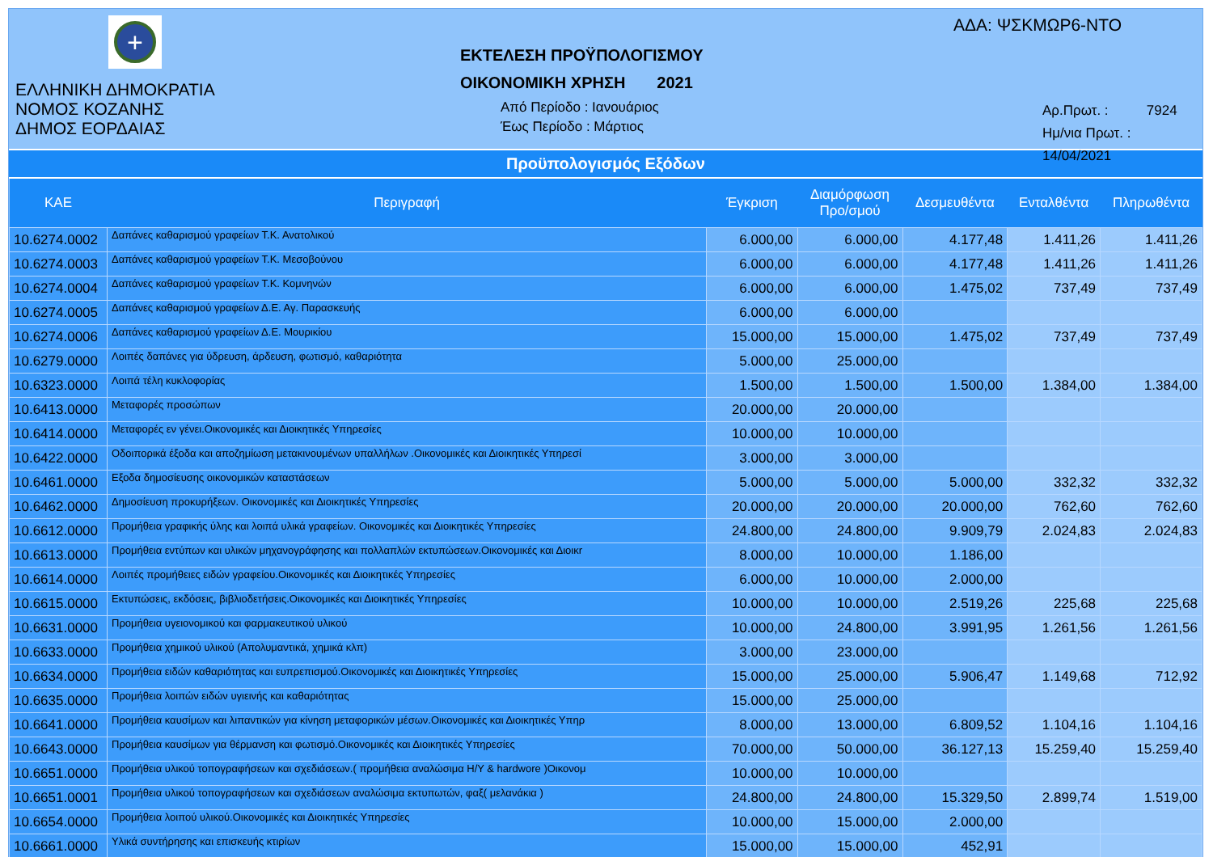+
ΕΛΛΗΝΙΚΗ ΔΗΜΟΚΡΑΤΙΑ
ΝΟΜΟΣ ΚΟΖΑΝΗΣ
ΔΗΜΟΣ ΕΟΡΔΑΙΑΣ
ΕΚΤΕΛΕΣΗ ΠΡΟΫΠΟΛΟΓΙΣΜΟΥ
ΟΙΚΟΝΟΜΙΚΗ ΧΡΗΣΗ 2021
Από Περίοδο : Ιανουάριος
Έως Περίοδο : Μάρτιος
ΑΔΑ: ΨΣΚΜΩΡ6-ΝΤΟ
Αρ.Πρωτ. : 7924
Ημ/νια Πρωτ. : 14/04/2021
Προϋπολογισμός Εξόδων
| ΚΑΕ | Περιγραφή | Έγκριση | Διαμόρφωση Προ/σμού | Δεσμευθέντα | Ενταλθέντα | Πληρωθέντα |
| --- | --- | --- | --- | --- | --- | --- |
| 10.6274.0002 | Δαπάνες καθαρισμού γραφείων Τ.Κ. Ανατολικού | 6.000,00 | 6.000,00 | 4.177,48 | 1.411,26 | 1.411,26 |
| 10.6274.0003 | Δαπάνες καθαρισμού γραφείων Τ.Κ. Μεσοβούνου | 6.000,00 | 6.000,00 | 4.177,48 | 1.411,26 | 1.411,26 |
| 10.6274.0004 | Δαπάνες καθαρισμού γραφείων Τ.Κ. Κομνηνών | 6.000,00 | 6.000,00 | 1.475,02 | 737,49 | 737,49 |
| 10.6274.0005 | Δαπάνες καθαρισμού γραφείων Δ.Ε. Αγ. Παρασκευής | 6.000,00 | 6.000,00 | | | |
| 10.6274.0006 | Δαπάνες καθαρισμού γραφείων Δ.Ε. Μουρικίου | 15.000,00 | 15.000,00 | 1.475,02 | 737,49 | 737,49 |
| 10.6279.0000 | Λοιπές δαπάνες για ύδρευση, άρδευση, φωτισμό, καθαριότητα | 5.000,00 | 25.000,00 | | | |
| 10.6323.0000 | Λοιπά τέλη κυκλοφορίας | 1.500,00 | 1.500,00 | 1.500,00 | 1.384,00 | 1.384,00 |
| 10.6413.0000 | Μεταφορές προσώπων | 20.000,00 | 20.000,00 | | | |
| 10.6414.0000 | Μεταφορές εν γένει.Οικονομικές και Διοικητικές Υπηρεσίες | 10.000,00 | 10.000,00 | | | |
| 10.6422.0000 | Οδοιπορικά έξοδα και αποζημίωση μετακινουμένων υπαλλήλων .Οικονομικές και Διοικητικές Υπηρεσί | 3.000,00 | 3.000,00 | | | |
| 10.6461.0000 | Εξοδα δημοσίευσης οικονομικών καταστάσεων | 5.000,00 | 5.000,00 | 5.000,00 | 332,32 | 332,32 |
| 10.6462.0000 | Δημοσίευση προκυρήξεων. Οικονομικές και Διοικητικές Υπηρεσίες | 20.000,00 | 20.000,00 | 20.000,00 | 762,60 | 762,60 |
| 10.6612.0000 | Προμήθεια γραφικής ύλης και λοιπά υλικά γραφείων. Οικονομικές και Διοικητικές Υπηρεσίες | 24.800,00 | 24.800,00 | 9.909,79 | 2.024,83 | 2.024,83 |
| 10.6613.0000 | Προμήθεια εντύπων και υλικών μηχανογράφησης και πολλαπλών εκτυπώσεων.Οικονομικές και Διοικr | 8.000,00 | 10.000,00 | 1.186,00 | | |
| 10.6614.0000 | Λοιπές προμήθειες ειδών γραφείου.Οικονομικές και Διοικητικές Υπηρεσίες | 6.000,00 | 10.000,00 | 2.000,00 | | |
| 10.6615.0000 | Εκτυπώσεις, εκδόσεις, βιβλιοδετήσεις.Οικονομικές και Διοικητικές Υπηρεσίες | 10.000,00 | 10.000,00 | 2.519,26 | 225,68 | 225,68 |
| 10.6631.0000 | Προμήθεια υγειονομικού και φαρμακευτικού υλικού | 10.000,00 | 24.800,00 | 3.991,95 | 1.261,56 | 1.261,56 |
| 10.6633.0000 | Προμήθεια χημικού υλικού (Απολυμαντικά, χημικά κλπ) | 3.000,00 | 23.000,00 | | | |
| 10.6634.0000 | Προμήθεια ειδών καθαριότητας και ευπρεπισμού.Οικονομικές και Διοικητικές Υπηρεσίες | 15.000,00 | 25.000,00 | 5.906,47 | 1.149,68 | 712,92 |
| 10.6635.0000 | Προμήθεια λοιπών ειδών υγιεινής και καθαριότητας | 15.000,00 | 25.000,00 | | | |
| 10.6641.0000 | Προμήθεια καυσίμων και λιπαντικών για κίνηση μεταφορικών μέσων.Οικονομικές και Διοικητικές Υπηρ | 8.000,00 | 13.000,00 | 6.809,52 | 1.104,16 | 1.104,16 |
| 10.6643.0000 | Προμήθεια καυσίμων για θέρμανση και φωτισμό.Οικονομικές και Διοικητικές Υπηρεσίες | 70.000,00 | 50.000,00 | 36.127,13 | 15.259,40 | 15.259,40 |
| 10.6651.0000 | Προμήθεια υλικού τοπογραφήσεων και σχεδιάσεων.( προμήθεια αναλώσιμα Η/Υ & hardwore )Οικονομ | 10.000,00 | 10.000,00 | | | |
| 10.6651.0001 | Προμήθεια υλικού τοπογραφήσεων και σχεδιάσεων αναλώσιμα εκτυπωτών, φαξ( μελανάκια ) | 24.800,00 | 24.800,00 | 15.329,50 | 2.899,74 | 1.519,00 |
| 10.6654.0000 | Προμήθεια λοιπού υλικού.Οικονομικές και Διοικητικές Υπηρεσίες | 10.000,00 | 15.000,00 | 2.000,00 | | |
| 10.6661.0000 | Υλικά συντήρησης και επισκευής κτιρίων | 15.000,00 | 15.000,00 | 452,91 | | |